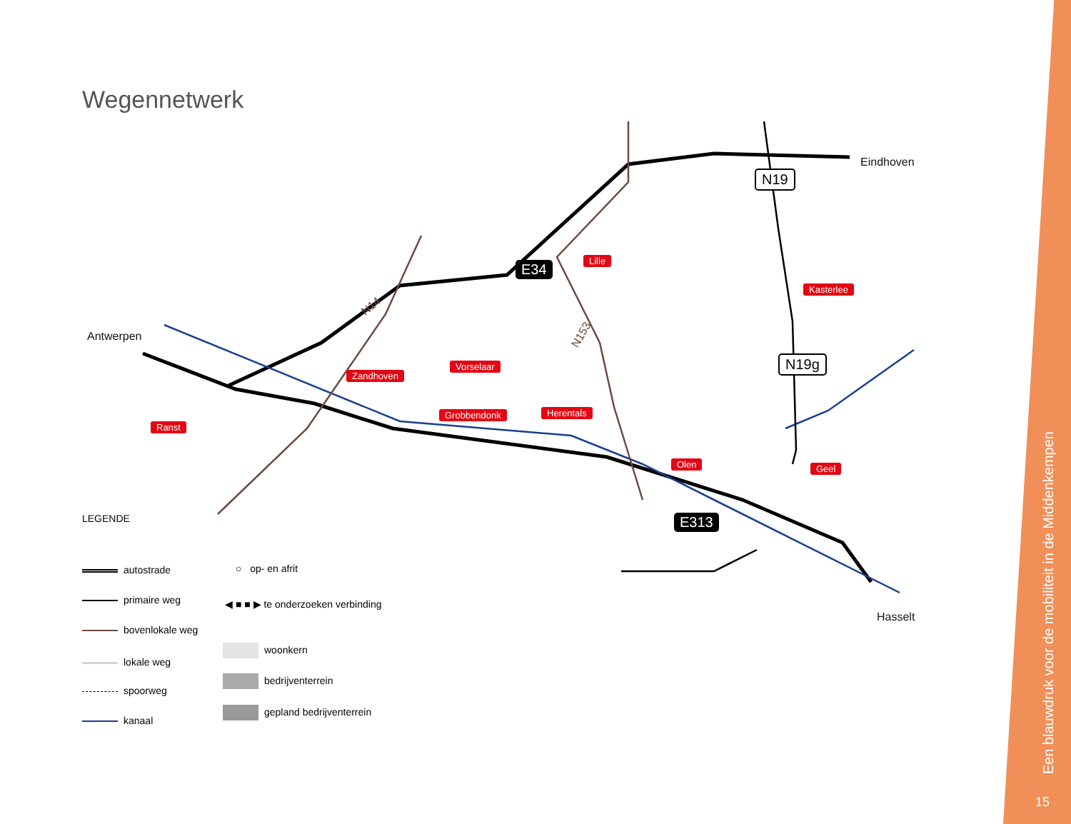Wegennetwerk
Antwerpen
Eindhoven
Hasselt
E34
E313
N19
N19g
N14
N153
Lille
Kasterlee
Vorselaar
Zandhoven
Ranst
Grobbendonk Herentals
Olen Geel
LEGENDE
autostrade
primaire weg
bovenlokale weg
lokale weg
spoorweg
kanaal
○ op- en afrit
◀ ■ ■ ▶ te onderzoeken verbinding
woonkern
bedrijventerrein
gepland bedrijventerrein
Een blauwdruk voor de mobiliteit in de Middenkempen
15